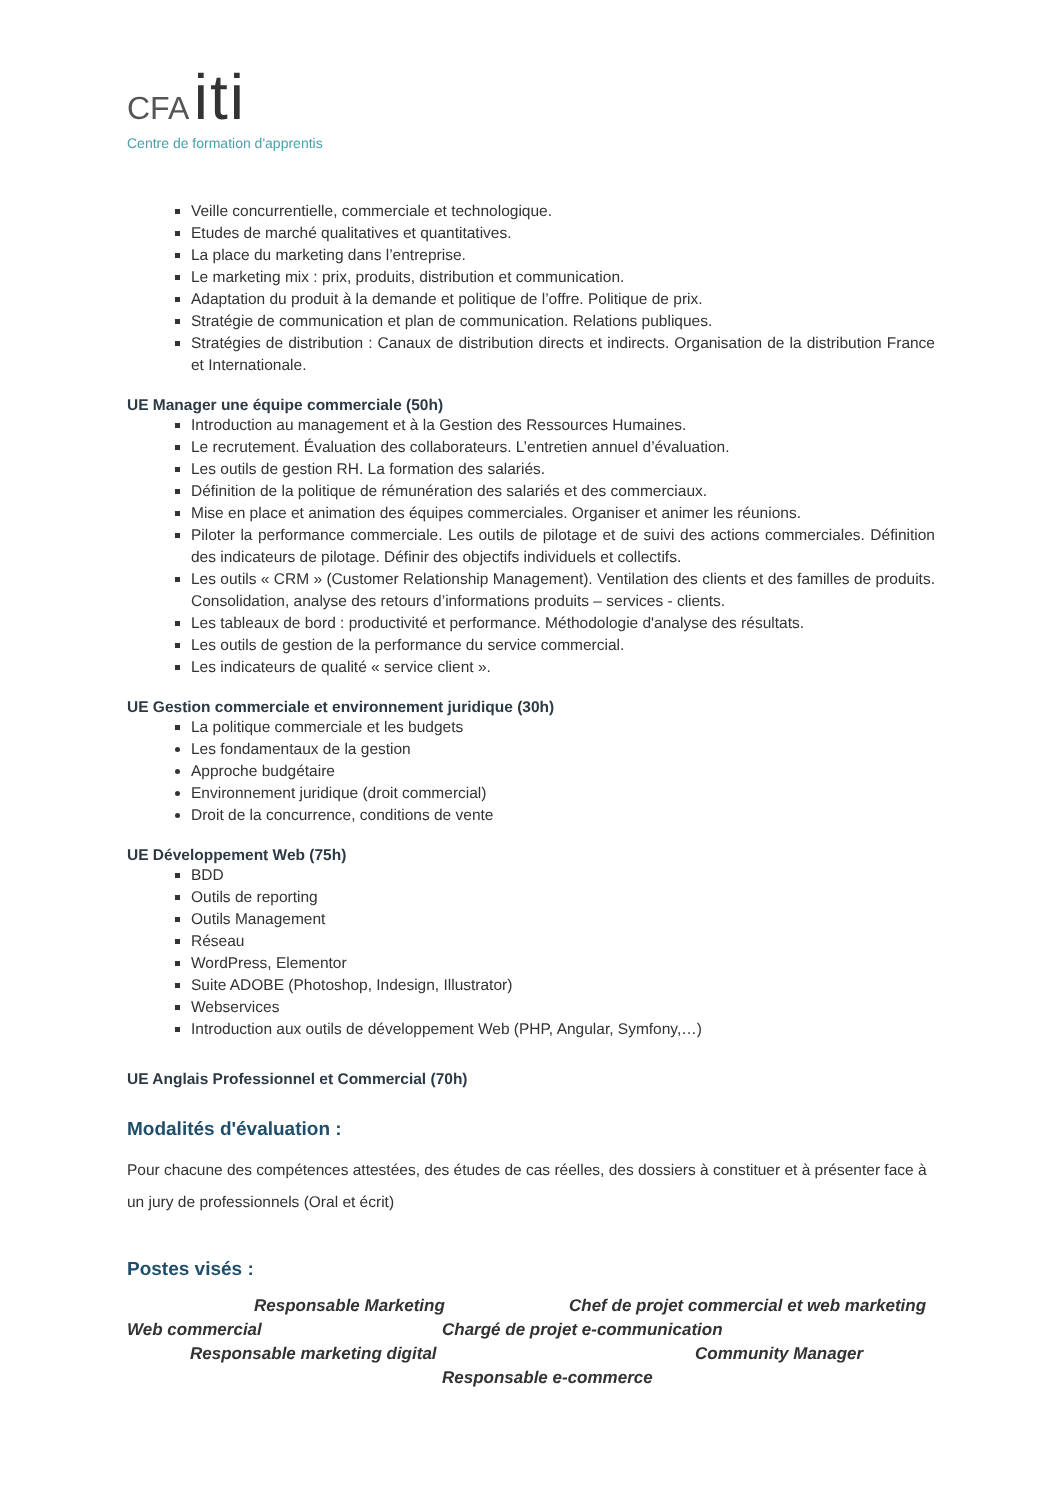CFA iti
Centre de formation d'apprentis
Veille concurrentielle, commerciale et technologique.
Etudes de marché qualitatives et quantitatives.
La place du marketing dans l’entreprise.
Le marketing mix : prix, produits, distribution et communication.
Adaptation du produit à la demande et politique de l’offre. Politique de prix.
Stratégie de communication et plan de communication. Relations publiques.
Stratégies de distribution : Canaux de distribution directs et indirects. Organisation de la distribution France et Internationale.
UE Manager une équipe commerciale (50h)
Introduction au management et à la Gestion des Ressources Humaines.
Le recrutement. Évaluation des collaborateurs. L’entretien annuel d’évaluation.
Les outils de gestion RH. La formation des salariés.
Définition de la politique de rémunération des salariés et des commerciaux.
Mise en place et animation des équipes commerciales. Organiser et animer les réunions.
Piloter la performance commerciale. Les outils de pilotage et de suivi des actions commerciales. Définition des indicateurs de pilotage. Définir des objectifs individuels et collectifs.
Les outils « CRM » (Customer Relationship Management). Ventilation des clients et des familles de produits. Consolidation, analyse des retours d’informations produits – services - clients.
Les tableaux de bord : productivité et performance. Méthodologie d'analyse des résultats.
Les outils de gestion de la performance du service commercial.
Les indicateurs de qualité « service client ».
UE Gestion commerciale et environnement juridique (30h)
La politique commerciale et les budgets
Les fondamentaux de la gestion
Approche budgétaire
Environnement juridique (droit commercial)
Droit de la concurrence, conditions de vente
UE Développement Web (75h)
BDD
Outils de reporting
Outils Management
Réseau
WordPress, Elementor
Suite ADOBE (Photoshop, Indesign, Illustrator)
Webservices
Introduction aux outils de développement Web (PHP, Angular, Symfony,…)
UE Anglais Professionnel et Commercial (70h)
Modalités d'évaluation :
Pour chacune des compétences attestées, des études de cas réelles, des dossiers à constituer et à présenter face à un jury de professionnels (Oral et écrit)
Postes visés :
Responsable Marketing Chef de projet commercial et web marketing
Web commercial Chargé de projet e-communication
Responsable marketing digital Community Manager
Responsable e-commerce